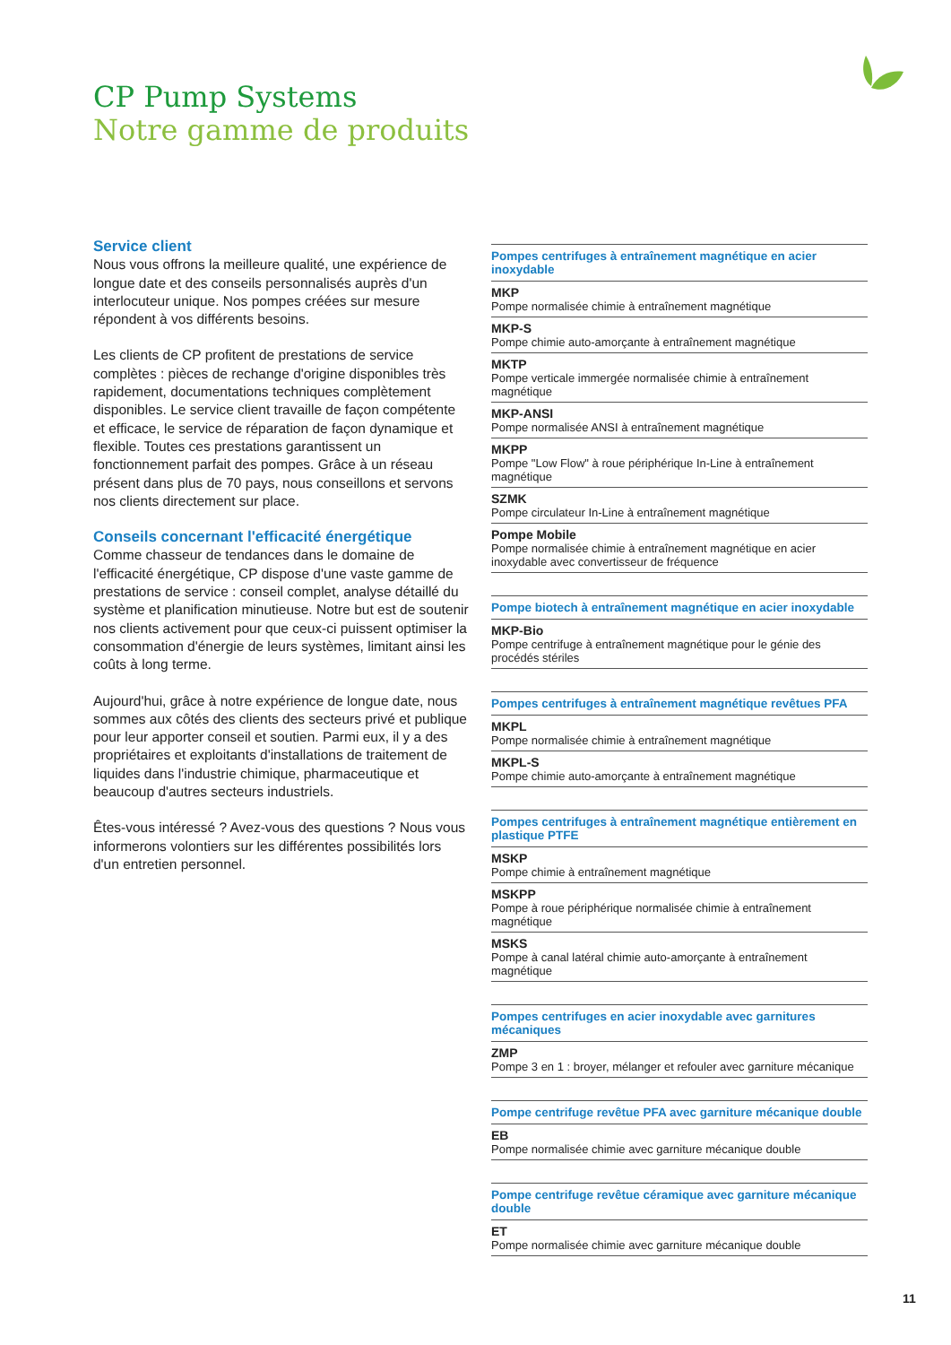CP Pump Systems
Notre gamme de produits
Service client
Nous vous offrons la meilleure qualité, une expérience de longue date et des conseils personnalisés auprès d'un interlocuteur unique. Nos pompes créées sur mesure répondent à vos différents besoins.
Les clients de CP profitent de prestations de service complètes : pièces de rechange d'origine disponibles très rapidement, documentations techniques complètement disponibles. Le service client travaille de façon compétente et efficace, le service de réparation de façon dynamique et flexible. Toutes ces prestations garantissent un fonctionnement parfait des pompes. Grâce à un réseau présent dans plus de 70 pays, nous conseillons et servons nos clients directement sur place.
Conseils concernant l'efficacité énergétique
Comme chasseur de tendances dans le domaine de l'efficacité énergétique, CP dispose d'une vaste gamme de prestations de service : conseil complet, analyse détaillé du système et planification minutieuse. Notre but est de soutenir nos clients activement pour que ceux-ci puissent optimiser la consommation d'énergie de leurs systèmes, limitant ainsi les coûts à long terme.
Aujourd'hui, grâce à notre expérience de longue date, nous sommes aux côtés des clients des secteurs privé et publique pour leur apporter conseil et soutien. Parmi eux, il y a des propriétaires et exploitants d'installations de traitement de liquides dans l'industrie chimique, pharmaceutique et beaucoup d'autres secteurs industriels.
Êtes-vous intéressé ? Avez-vous des questions ? Nous vous informerons volontiers sur les différentes possibilités lors d'un entretien personnel.
Pompes centrifuges à entraînement magnétique en acier inoxydable
MKP
Pompe normalisée chimie à entraînement magnétique
MKP-S
Pompe chimie auto-amorçante à entraînement magnétique
MKTP
Pompe verticale immergée normalisée chimie à entraînement magnétique
MKP-ANSI
Pompe normalisée ANSI à entraînement magnétique
MKPP
Pompe "Low Flow" à roue périphérique In-Line à entraînement magnétique
SZMK
Pompe circulateur In-Line à entraînement magnétique
Pompe Mobile
Pompe normalisée chimie à entraînement magnétique en acier inoxydable avec convertisseur de fréquence
Pompe biotech à entraînement magnétique en acier inoxydable
MKP-Bio
Pompe centrifuge à entraînement magnétique pour le génie des procédés stériles
Pompes centrifuges à entraînement magnétique revêtues PFA
MKPL
Pompe normalisée chimie à entraînement magnétique
MKPL-S
Pompe chimie auto-amorçante à entraînement magnétique
Pompes centrifuges à entraînement magnétique entièrement en plastique PTFE
MSKP
Pompe chimie à entraînement magnétique
MSKPP
Pompe à roue périphérique normalisée chimie à entraînement magnétique
MSKS
Pompe à canal latéral chimie auto-amorçante à entraînement magnétique
Pompes centrifuges en acier inoxydable avec garnitures mécaniques
ZMP
Pompe 3 en 1 : broyer, mélanger et refouler avec garniture mécanique
Pompe centrifuge revêtue PFA avec garniture mécanique double
EB
Pompe normalisée chimie avec garniture mécanique double
Pompe centrifuge revêtue céramique avec garniture mécanique double
ET
Pompe normalisée chimie avec garniture mécanique double
11